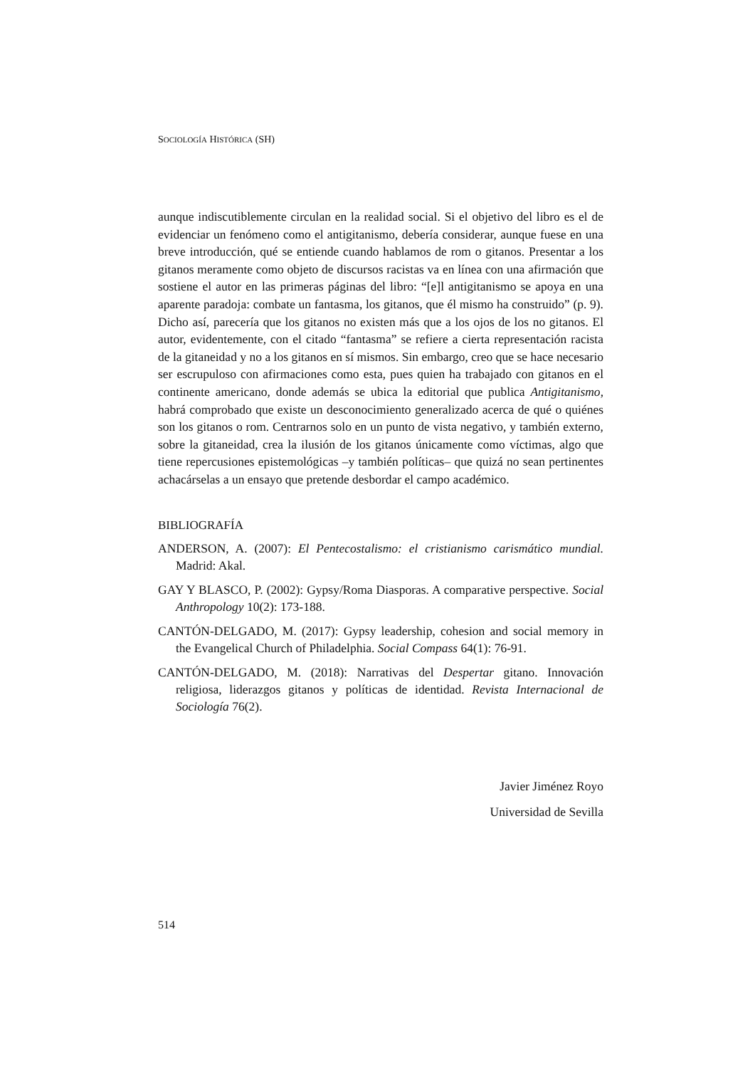SOCIOLOGÍA HISTÓRICA (SH)
aunque indiscutiblemente circulan en la realidad social. Si el objetivo del libro es el de evidenciar un fenómeno como el antigitanismo, debería considerar, aunque fuese en una breve introducción, qué se entiende cuando hablamos de rom o gitanos. Presentar a los gitanos meramente como objeto de discursos racistas va en línea con una afirmación que sostiene el autor en las primeras páginas del libro: “[e]l antigitanismo se apoya en una aparente paradoja: combate un fantasma, los gitanos, que él mismo ha construido” (p. 9). Dicho así, parecería que los gitanos no existen más que a los ojos de los no gitanos. El autor, evidentemente, con el citado “fantasma” se refiere a cierta representación racista de la gitaneidad y no a los gitanos en sí mismos. Sin embargo, creo que se hace necesario ser escrupuloso con afirmaciones como esta, pues quien ha trabajado con gitanos en el continente americano, donde además se ubica la editorial que publica Antigitanismo, habrá comprobado que existe un desconocimiento generalizado acerca de qué o quiénes son los gitanos o rom. Centrarnos solo en un punto de vista negativo, y también externo, sobre la gitaneidad, crea la ilusión de los gitanos únicamente como víctimas, algo que tiene repercusiones epistemológicas –y también políticas– que quizá no sean pertinentes achacárselas a un ensayo que pretende desbordar el campo académico.
BIBLIOGRAFÍA
ANDERSON, A. (2007): El Pentecostalismo: el cristianismo carismático mundial. Madrid: Akal.
GAY Y BLASCO, P. (2002): Gypsy/Roma Diasporas. A comparative perspective. Social Anthropology 10(2): 173-188.
CANTÓN-DELGADO, M. (2017): Gypsy leadership, cohesion and social memory in the Evangelical Church of Philadelphia. Social Compass 64(1): 76-91.
CANTÓN-DELGADO, M. (2018): Narrativas del Despertar gitano. Innovación religiosa, liderazgos gitanos y políticas de identidad. Revista Internacional de Sociología 76(2).
Javier Jiménez Royo
Universidad de Sevilla
514